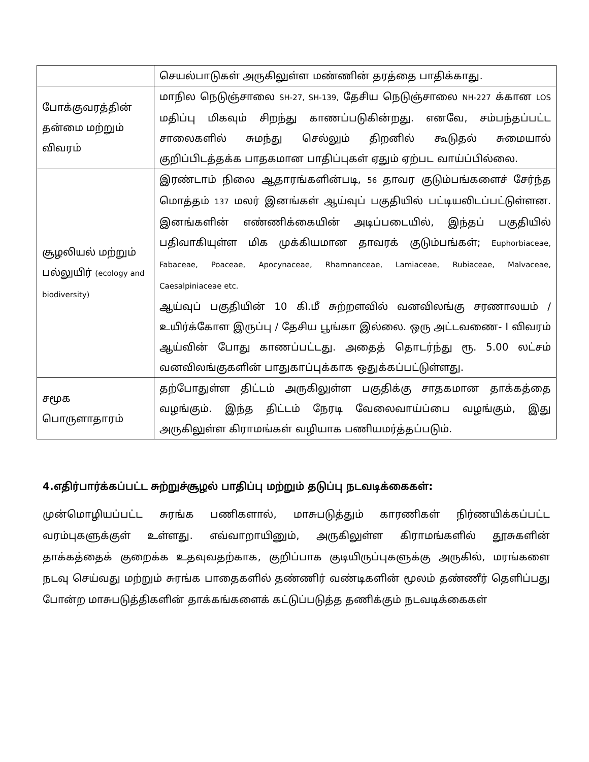| | செயல்பாடுகள் அருகிலுள்ள மண்ணின் தரத்தை பாதிக்காது. |
| போக்குவரத்தின் தன்மை மற்றும் விவரம் | மாநில நெடுஞ்சாலை SH-27, SH-139, தேசிய நெடுஞ்சாலை NH-227 க்கான LOS மதிப்பு மிகவும் சிறந்து காணப்படுகின்றது. எனவே, சம்பந்தப்பட்ட சாலைகளில் சுமந்து செல்லும் திறனில் கூடுதல் சுமையால் குறிப்பிடத்தக்க பாதகமான பாதிப்புகள் ஏதும் ஏற்பட வாய்ப்பில்லை. |
| சூழலியல் மற்றும் பல்லுயிர் (ecology and biodiversity) | இரண்டாம் நிலை ஆதாரங்களின்படி, 56 தாவர குடும்பங்களைச் சேர்ந்த மொத்தம் 137 மலர் இனங்கள் ஆய்வுப் பகுதியில் பட்டியலிடப்பட்டுள்ளன. இனங்களின் எண்ணிக்கையின் அடிப்படையில், இந்தப் பகுதியில் பதிவாகியுள்ள மிக முக்கியமான தாவரக் குடும்பங்கள்; Euphorbiaceae, Fabaceae, Poaceae, Apocynaceae, Rhamnanceae, Lamiaceae, Rubiaceae, Malvaceae, Caesalpiniaceae etc. ஆய்வுப் பகுதியின் 10 கி.மீ சுற்றளவில் வனவிலங்கு சரணாலயம் / உயிர்க்கோள இருப்பு / தேசிய பூங்கா இல்லை. ஒரு அட்டவணை- I விவரம் ஆய்வின் போது காணப்பட்டது. அதைத் தொடர்ந்து ரூ. 5.00 லட்சம் வனவிலங்குகளின் பாதுகாப்புக்காக ஒதுக்கப்பட்டுள்ளது. |
| சமூக பொருளாதாரம் | தற்போதுள்ள திட்டம் அருகிலுள்ள பகுதிக்கு சாதகமான தாக்கத்தை வழங்கும். இந்த திட்டம் நேரடி வேலைவாய்ப்பை வழங்கும், இது அருகிலுள்ள கிராமங்கள் வழியாக பணியமர்த்தப்படும். |
4.எதிர்பார்க்கப்பட்ட சுற்றுச்சூழல் பாதிப்பு மற்றும் தடுப்பு நடவடிக்கைகள்:
முன்மொழியப்பட்ட சுரங்க பணிகளால், மாசுபடுத்தும் காரணிகள் நிர்ணயிக்கப்பட்ட வரம்புகளுக்குள் உள்ளது. எவ்வாறாயினும், அருகிலுள்ள கிராமங்களில் தூசுகளின் தாக்கத்தைக் குறைக்க உதவுவதற்காக, குறிப்பாக குடியிருப்புகளுக்கு அருகில், மரங்களை நடவு செய்வது மற்றும் சுரங்க பாதைகளில் தண்ணிர் வண்டிகளின் மூலம் தண்ணீர் தெளிப்பது போன்ற மாசுபடுத்திகளின் தாக்கங்களைக் கட்டுப்படுத்த தணிக்கும் நடவடிக்கைகள்